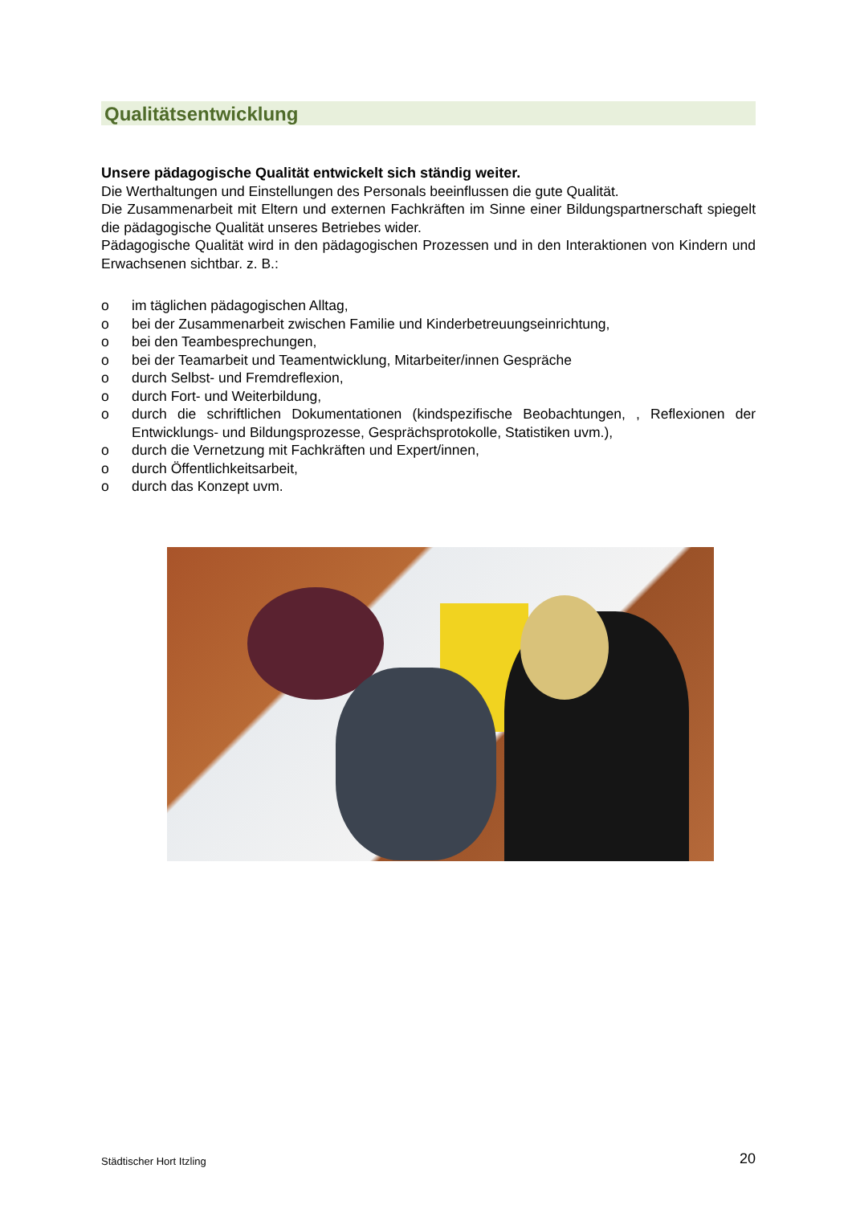Qualitätsentwicklung
Unsere pädagogische Qualität entwickelt sich ständig weiter.
Die Werthaltungen und Einstellungen des Personals beeinflussen die gute Qualität.
Die Zusammenarbeit mit Eltern und externen Fachkräften im Sinne einer Bildungspartnerschaft spiegelt die pädagogische Qualität unseres Betriebes wider.
Pädagogische Qualität wird in den pädagogischen Prozessen und in den Interaktionen von Kindern und Erwachsenen sichtbar. z. B.:
o im täglichen pädagogischen Alltag,
o bei der Zusammenarbeit zwischen Familie und Kinderbetreuungseinrichtung,
o bei den Teambesprechungen,
o bei der Teamarbeit und Teamentwicklung, Mitarbeiter/innen Gespräche
o durch Selbst- und Fremdreflexion,
o durch Fort- und Weiterbildung,
o durch die schriftlichen Dokumentationen (kindspezifische Beobachtungen, , Reflexionen der Entwicklungs- und Bildungsprozesse, Gesprächsprotokolle, Statistiken uvm.),
o durch die Vernetzung mit Fachkräften und Expert/innen,
o durch Öffentlichkeitsarbeit,
o durch das Konzept uvm.
Städtischer Hort Itzling 20